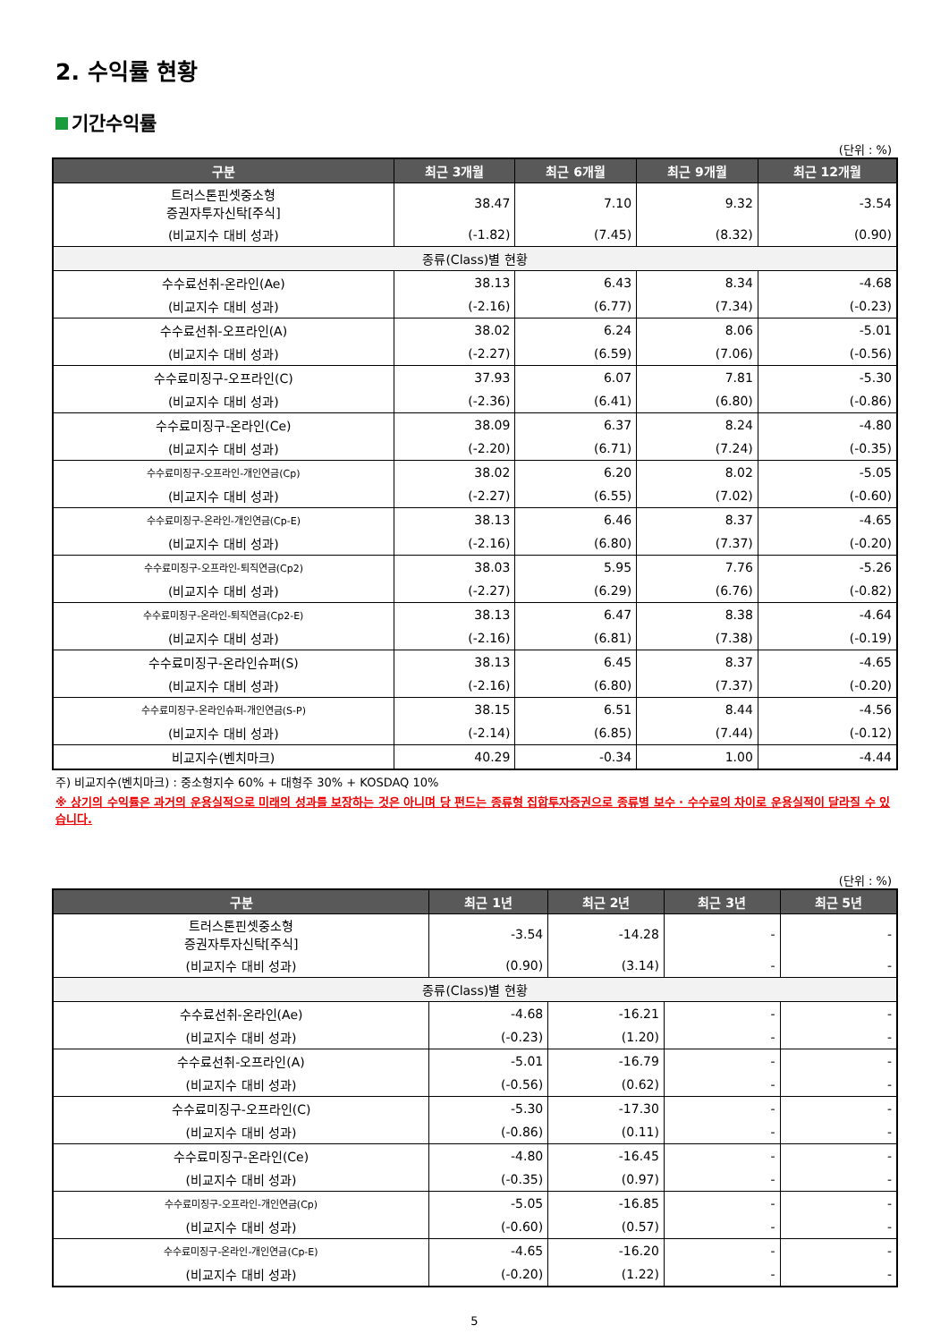2. 수익률 현황
기간수익률
(단위 : %)
| 구분 | 최근 3개월 | 최근 6개월 | 최근 9개월 | 최근 12개월 |
| --- | --- | --- | --- | --- |
| 트러스톤핀셋중소형 증권자투자신탁[주식] | 38.47 | 7.10 | 9.32 | -3.54 |
| (비교지수 대비 성과) | (-1.82) | (7.45) | (8.32) | (0.90) |
| 종류(Class)별 현황 | | | | |
| 수수료선취-온라인(Ae) | 38.13 | 6.43 | 8.34 | -4.68 |
| (비교지수 대비 성과) | (-2.16) | (6.77) | (7.34) | (-0.23) |
| 수수료선취-오프라인(A) | 38.02 | 6.24 | 8.06 | -5.01 |
| (비교지수 대비 성과) | (-2.27) | (6.59) | (7.06) | (-0.56) |
| 수수료미징구-오프라인(C) | 37.93 | 6.07 | 7.81 | -5.30 |
| (비교지수 대비 성과) | (-2.36) | (6.41) | (6.80) | (-0.86) |
| 수수료미징구-온라인(Ce) | 38.09 | 6.37 | 8.24 | -4.80 |
| (비교지수 대비 성과) | (-2.20) | (6.71) | (7.24) | (-0.35) |
| 수수료미징구-오프라인-개인연금(Cp) | 38.02 | 6.20 | 8.02 | -5.05 |
| (비교지수 대비 성과) | (-2.27) | (6.55) | (7.02) | (-0.60) |
| 수수료미징구-온라인-개인연금(Cp-E) | 38.13 | 6.46 | 8.37 | -4.65 |
| (비교지수 대비 성과) | (-2.16) | (6.80) | (7.37) | (-0.20) |
| 수수료미징구-오프라인-퇴직연금(Cp2) | 38.03 | 5.95 | 7.76 | -5.26 |
| (비교지수 대비 성과) | (-2.27) | (6.29) | (6.76) | (-0.82) |
| 수수료미징구-온라인-퇴직연금(Cp2-E) | 38.13 | 6.47 | 8.38 | -4.64 |
| (비교지수 대비 성과) | (-2.16) | (6.81) | (7.38) | (-0.19) |
| 수수료미징구-온라인슈퍼(S) | 38.13 | 6.45 | 8.37 | -4.65 |
| (비교지수 대비 성과) | (-2.16) | (6.80) | (7.37) | (-0.20) |
| 수수료미징구-온라인슈퍼-개인연금(S-P) | 38.15 | 6.51 | 8.44 | -4.56 |
| (비교지수 대비 성과) | (-2.14) | (6.85) | (7.44) | (-0.12) |
| 비교지수(벤치마크) | 40.29 | -0.34 | 1.00 | -4.44 |
주) 비교지수(벤치마크) : 중소형지수 60% + 대형주 30% + KOSDAQ 10%
※ 상기의 수익률은 과거의 운용실적으로 미래의 성과를 보장하는 것은 아니며 당 펀드는 종류형 집합투자증권으로 종류별 보수 · 수수료의 차이로 운용실적이 달라질 수 있습니다.
(단위 : %)
| 구분 | 최근 1년 | 최근 2년 | 최근 3년 | 최근 5년 |
| --- | --- | --- | --- | --- |
| 트러스톤핀셋중소형 증권자투자신탁[주식] | -3.54 | -14.28 | - | - |
| (비교지수 대비 성과) | (0.90) | (3.14) | - | - |
| 종류(Class)별 현황 | | | | |
| 수수료선취-온라인(Ae) | -4.68 | -16.21 | - | - |
| (비교지수 대비 성과) | (-0.23) | (1.20) | - | - |
| 수수료선취-오프라인(A) | -5.01 | -16.79 | - | - |
| (비교지수 대비 성과) | (-0.56) | (0.62) | - | - |
| 수수료미징구-오프라인(C) | -5.30 | -17.30 | - | - |
| (비교지수 대비 성과) | (-0.86) | (0.11) | - | - |
| 수수료미징구-온라인(Ce) | -4.80 | -16.45 | - | - |
| (비교지수 대비 성과) | (-0.35) | (0.97) | - | - |
| 수수료미징구-오프라인-개인연금(Cp) | -5.05 | -16.85 | - | - |
| (비교지수 대비 성과) | (-0.60) | (0.57) | - | - |
| 수수료미징구-온라인-개인연금(Cp-E) | -4.65 | -16.20 | - | - |
| (비교지수 대비 성과) | (-0.20) | (1.22) | - | - |
5